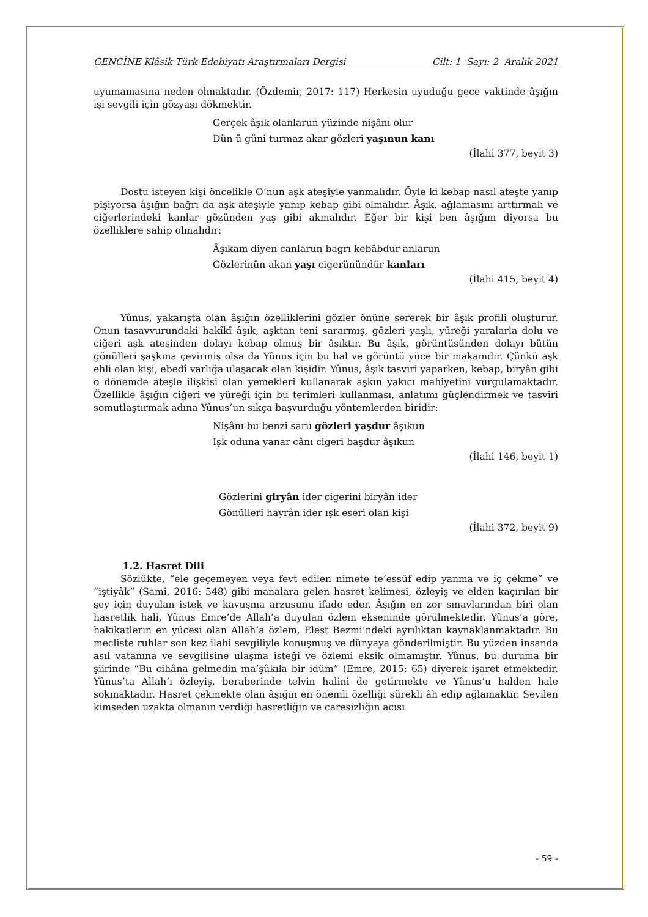GENCÎNE Klâsik Türk Edebiyatı Araştırmaları Dergisi Cilt: 1 Sayı: 2 Aralık 2021
uyumamasına neden olmaktadır. (Özdemir, 2017: 117) Herkesin uyuduğu gece vaktinde âşığın işi sevgili için gözyaşı dökmektir.
Gerçek âşık olanlarun yüzinde nişânı olur
Dün ü güni turmaz akar gözleri yaşınun kanı
(İlahi 377, beyit 3)
Dostu isteyen kişi öncelikle O’nun aşk ateşiyle yanmalıdır. Öyle ki kebap nasıl ateşte yanıp pişiyorsa âşığın bağrı da aşk ateşiyle yanıp kebap gibi olmalıdır. Âşık, ağlamasını arttırmalı ve ciğerlerindeki kanlar gözünden yaş gibi akmalıdır. Eğer bir kişi ben âşığım diyorsa bu özelliklere sahip olmalıdır:
Âşıkam diyen canlarun bagrı kebâbdur anlarun
Gözlerinün akan yaşı cigerünündür kanları
(İlahi 415, beyit 4)
Yûnus, yakarışta olan âşığın özelliklerini gözler önüne sererek bir âşık profili oluşturur. Onun tasavvurundaki hakîkî âşık, aşktan teni sararmış, gözleri yaşlı, yüreği yaralarla dolu ve ciğeri aşk ateşinden dolayı kebap olmuş bir âşıktır. Bu âşık, görüntüsünden dolayı bütün gönülleri şaşkına çevirmiş olsa da Yûnus için bu hal ve görüntü yüce bir makamdır. Çünkü aşk ehli olan kişi, ebedî varlığa ulaşacak olan kişidir. Yûnus, âşık tasviri yaparken, kebap, biryân gibi o dönemde ateşle ilişkisi olan yemekleri kullanarak aşkın yakıcı mahiyetini vurgulamaktadır. Özellikle âşığın ciğeri ve yüreği için bu terimleri kullanması, anlatımı güçlendirmek ve tasviri somutlaştırmak adına Yûnus’un sıkça başvurduğu yöntemlerden biridir:
Nişânı bu benzi saru gözleri yaşdur âşıkun
Işk oduna yanar cânı cigeri başdur âşıkun
(İlahi 146, beyit 1)
Gözlerini giryân ider cigerini biryân ider
Gönülleri hayrân ider ışk eseri olan kişi
(İlahi 372, beyit 9)
1.2. Hasret Dili
Sözlükte, “ele geçemeyen veya fevt edilen nimete te’essüf edip yanma ve iç çekme” ve “iştiyâk” (Sami, 2016: 548) gibi manalara gelen hasret kelimesi, özleyiş ve elden kaçırılan bir şey için duyulan istek ve kavuşma arzusunu ifade eder. Âşığın en zor sınavlarından biri olan hasretlik hali, Yûnus Emre’de Allah’a duyulan özlem ekseninde görülmektedir. Yûnus’a göre, hakikatlerin en yücesi olan Allah’a özlem, Elest Bezmi’ndeki ayrılıktan kaynaklanmaktadır. Bu mecliste ruhlar son kez ilahi sevgiliyle konuşmuş ve dünyaya gönderilmiştir. Bu yüzden insanda asıl vatanına ve sevgilisine ulaşma isteği ve özlemi eksik olmamıştır. Yûnus, bu duruma bir şiirinde “Bu cihâna gelmedin ma’şûkıla bir idüm” (Emre, 2015: 65) diyerek işaret etmektedir. Yûnus’ta Allah’ı özleyiş, beraberinde telvin halini de getirmekte ve Yûnus’u halden hale sokmaktadır. Hasret çekmekte olan âşığın en önemli özelliği sürekli âh edip ağlamaktır. Sevilen kimseden uzakta olmanın verdiği hasretliğin ve çaresizliğin acısı
- 59 -